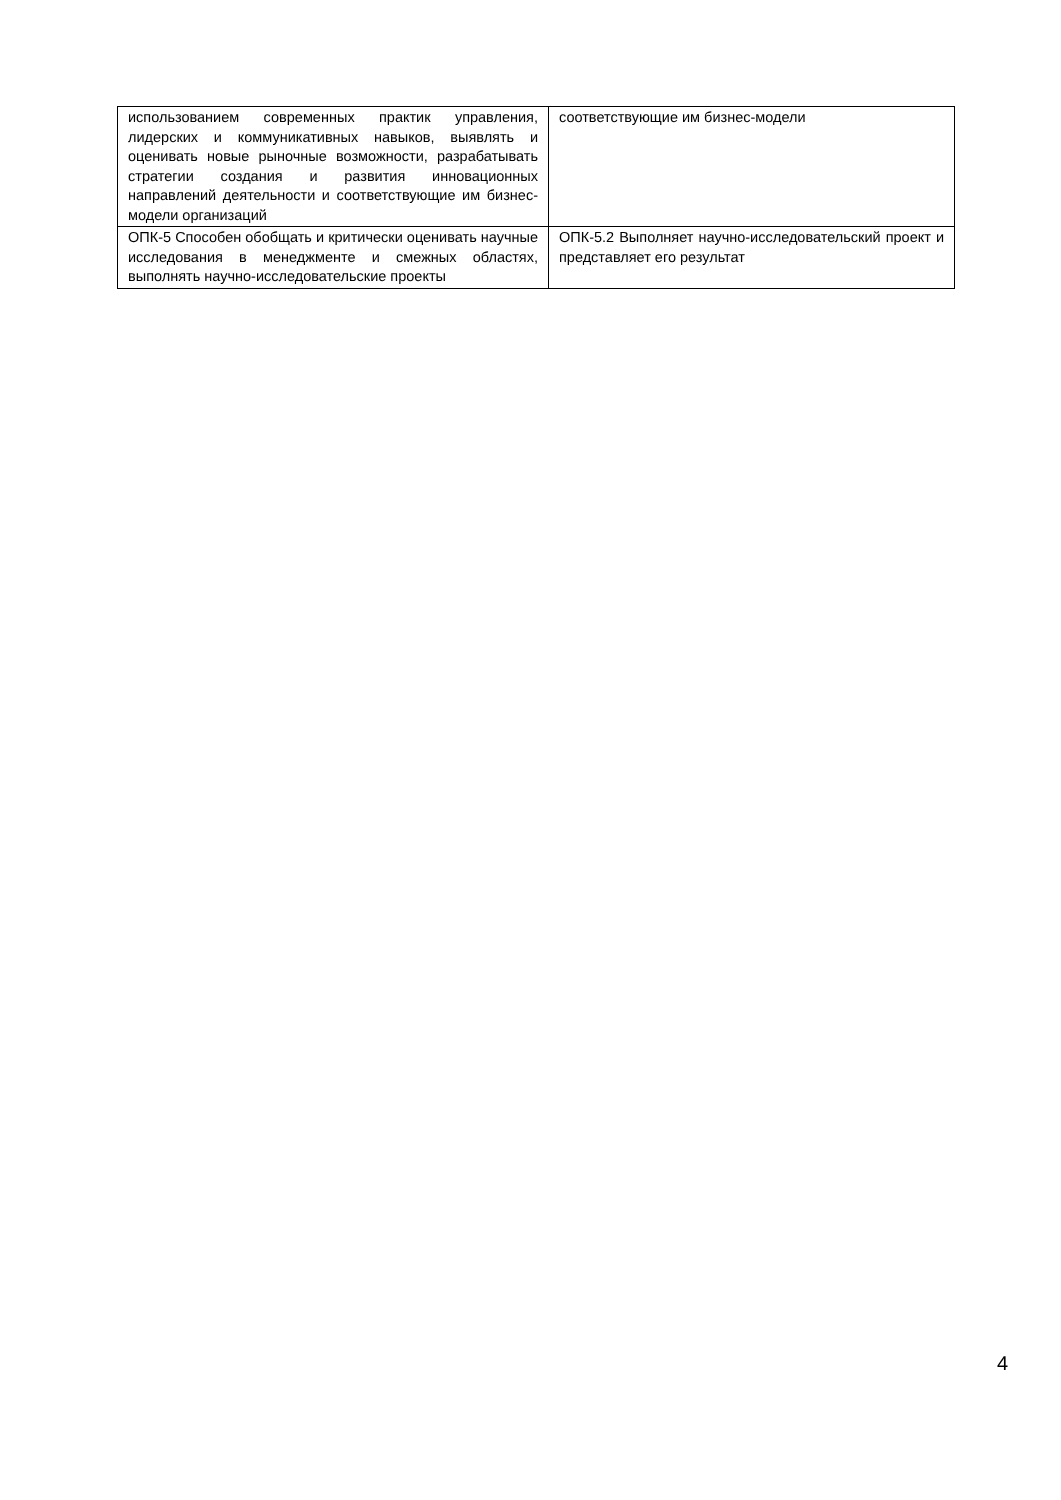| использованием современных практик управления, лидерских и коммуникативных навыков, выявлять и оценивать новые рыночные возможности, разрабатывать стратегии создания и развития инновационных направлений деятельности и соответствующие им бизнес-модели организаций | соответствующие им бизнес-модели |
| ОПК-5 Способен обобщать и критически оценивать научные исследования в менеджменте и смежных областях, выполнять научно-исследовательские проекты | ОПК-5.2 Выполняет научно-исследовательский проект и представляет его результат |
4